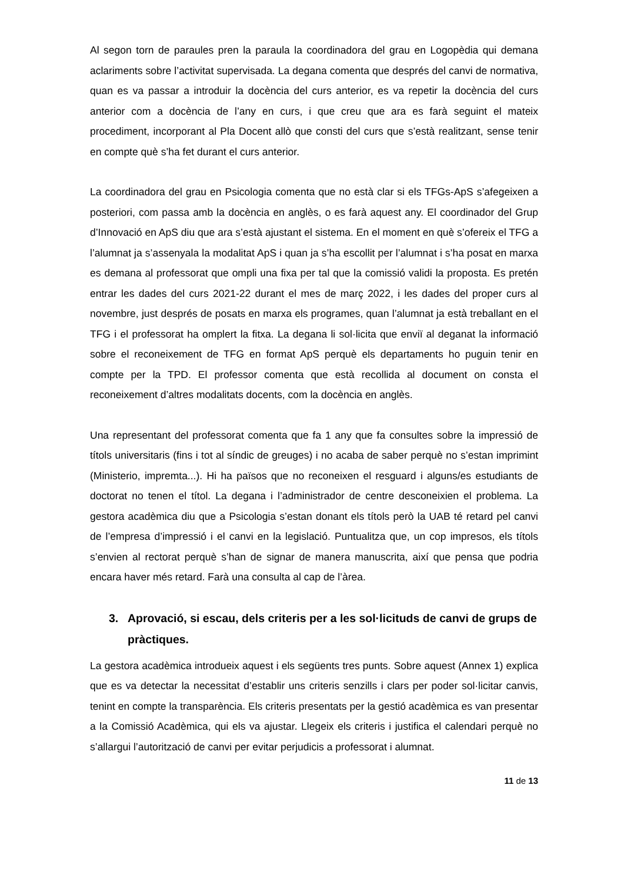Al segon torn de paraules pren la paraula la coordinadora del grau en Logopèdia qui demana aclariments sobre l’activitat supervisada. La degana comenta que després del canvi de normativa, quan es va passar a introduir la docència del curs anterior, es va repetir la docència del curs anterior com a docència de l’any en curs, i que creu que ara es farà seguint el mateix procediment, incorporant al Pla Docent allò que consti del curs que s’està realitzant, sense tenir en compte què s’ha fet durant el curs anterior.
La coordinadora del grau en Psicologia comenta que no està clar si els TFGs-ApS s’afegeixen a posteriori, com passa amb la docència en anglès, o es farà aquest any. El coordinador del Grup d’Innovació en ApS diu que ara s’està ajustant el sistema. En el moment en què s’ofereix el TFG a l’alumnat ja s’assenyala la modalitat ApS i quan ja s’ha escollit per l’alumnat i s’ha posat en marxa es demana al professorat que ompli una fixa per tal que la comissió validi la proposta. Es pretén entrar les dades del curs 2021-22 durant el mes de març 2022, i les dades del proper curs al novembre, just després de posats en marxa els programes, quan l’alumnat ja està treballant en el TFG i el professorat ha omplert la fitxa. La degana li sol·licita que enviï al deganat la informació sobre el reconeixement de TFG en format ApS perquè els departaments ho puguin tenir en compte per la TPD. El professor comenta que està recollida al document on consta el reconeixement d’altres modalitats docents, com la docència en anglès.
Una representant del professorat comenta que fa 1 any que fa consultes sobre la impressió de títols universitaris (fins i tot al síndic de greuges) i no acaba de saber perquè no s’estan imprimint (Ministerio, impremta...). Hi ha països que no reconeixen el resguard i alguns/es estudiants de doctorat no tenen el títol. La degana i l’administrador de centre desconeixien el problema. La gestora acadèmica diu que a Psicologia s’estan donant els títols però la UAB té retard pel canvi de l’empresa d’impressió i el canvi en la legislació. Puntualitza que, un cop impresos, els títols s’envien al rectorat perquè s’han de signar de manera manuscrita, així que pensa que podria encara haver més retard. Farà una consulta al cap de l’àrea.
3. Aprovació, si escau, dels criteris per a les sol·licituds de canvi de grups de pràctiques.
La gestora acadèmica introdueix aquest i els següents tres punts. Sobre aquest (Annex 1) explica que es va detectar la necessitat d’establir uns criteris senzills i clars per poder sol·licitar canvis, tenint en compte la transparència. Els criteris presentats per la gestió acadèmica es van presentar a la Comissió Acadèmica, qui els va ajustar. Llegeix els criteris i justifica el calendari perquè no s’allargui l’autorització de canvi per evitar perjudicis a professorat i alumnat.
11 de 13